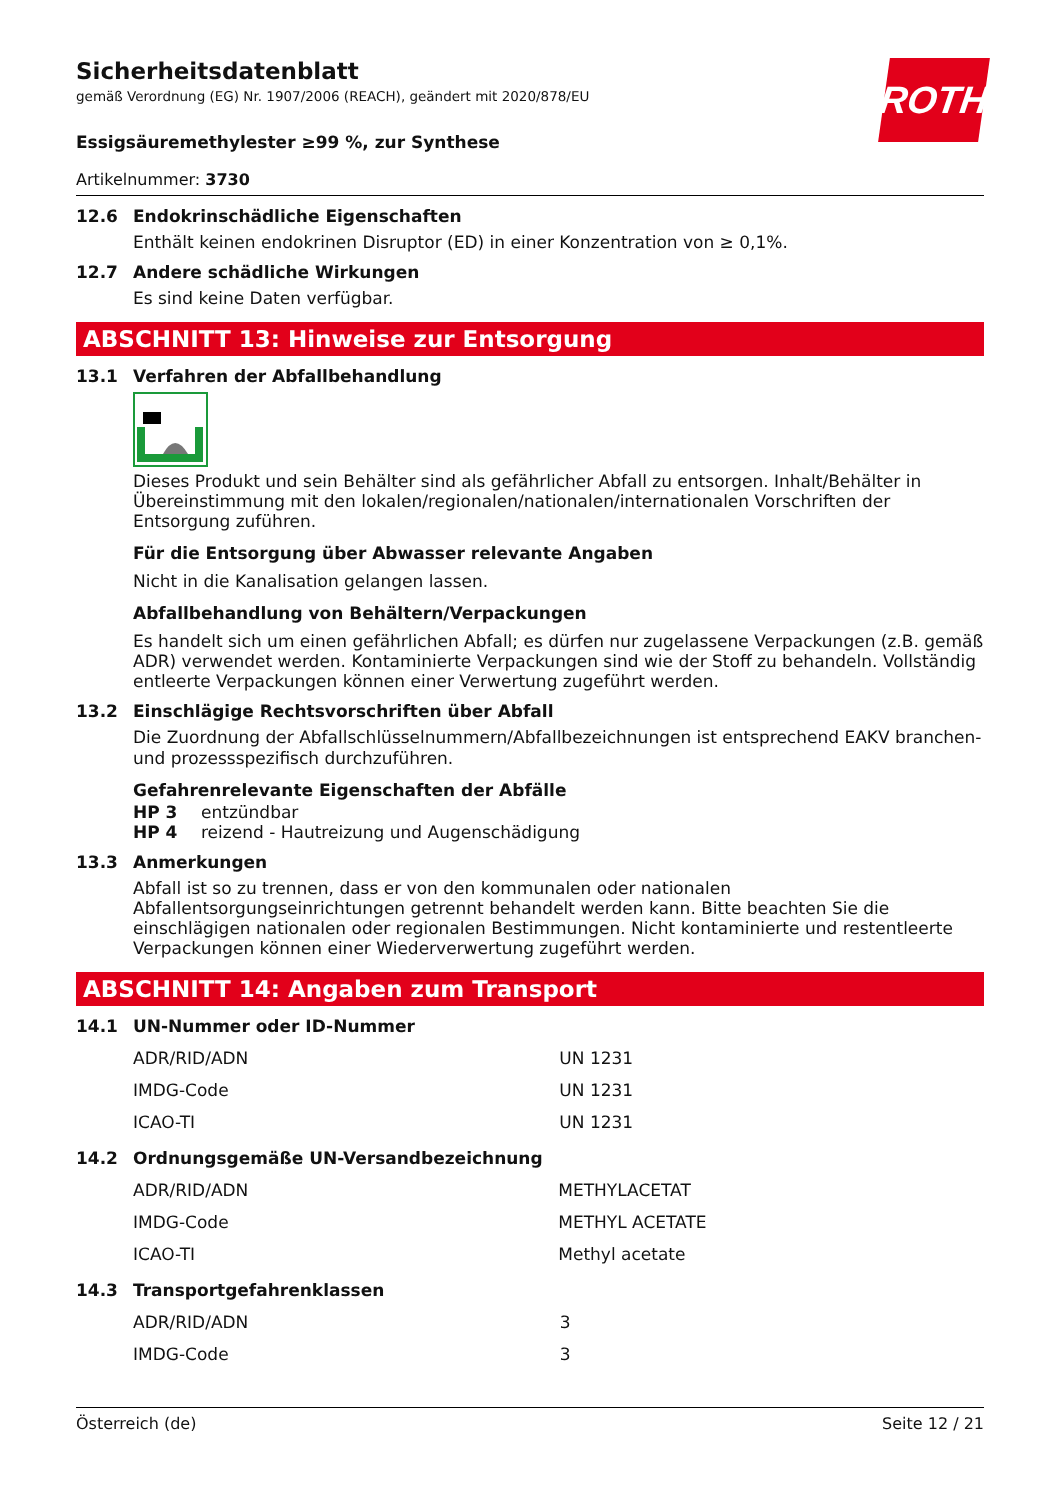ROTH
Sicherheitsdatenblatt
gemäß Verordnung (EG) Nr. 1907/2006 (REACH), geändert mit 2020/878/EU
Essigsäuremethylester ≥99 %, zur Synthese
Artikelnummer: 3730
12.6 Endokrinschädliche Eigenschaften
Enthält keinen endokrinen Disruptor (ED) in einer Konzentration von ≥ 0,1%.
12.7 Andere schädliche Wirkungen
Es sind keine Daten verfügbar.
ABSCHNITT 13: Hinweise zur Entsorgung
13.1 Verfahren der Abfallbehandlung
Dieses Produkt und sein Behälter sind als gefährlicher Abfall zu entsorgen. Inhalt/Behälter in Übereinstimmung mit den lokalen/regionalen/nationalen/internationalen Vorschriften der Entsorgung zuführen.
Für die Entsorgung über Abwasser relevante Angaben
Nicht in die Kanalisation gelangen lassen.
Abfallbehandlung von Behältern/Verpackungen
Es handelt sich um einen gefährlichen Abfall; es dürfen nur zugelassene Verpackungen (z.B. gemäß ADR) verwendet werden. Kontaminierte Verpackungen sind wie der Stoff zu behandeln. Vollständig entleerte Verpackungen können einer Verwertung zugeführt werden.
13.2 Einschlägige Rechtsvorschriften über Abfall
Die Zuordnung der Abfallschlüsselnummern/Abfallbezeichnungen ist entsprechend EAKV branchen- und prozessspezifisch durchzuführen.
Gefahrenrelevante Eigenschaften der Abfälle
HP 3 entzündbar
HP 4 reizend - Hautreizung und Augenschädigung
13.3 Anmerkungen
Abfall ist so zu trennen, dass er von den kommunalen oder nationalen Abfallentsorgungseinrichtungen getrennt behandelt werden kann. Bitte beachten Sie die einschlägigen nationalen oder regionalen Bestimmungen. Nicht kontaminierte und restentleerte Verpackungen können einer Wiederverwertung zugeführt werden.
ABSCHNITT 14: Angaben zum Transport
14.1 UN-Nummer oder ID-Nummer
| ADR/RID/ADN | UN 1231 |
| IMDG-Code | UN 1231 |
| ICAO-TI | UN 1231 |
14.2 Ordnungsgemäße UN-Versandbezeichnung
| ADR/RID/ADN | METHYLACETAT |
| IMDG-Code | METHYL ACETATE |
| ICAO-TI | Methyl acetate |
14.3 Transportgefahrenklassen
| ADR/RID/ADN | 3 |
| IMDG-Code | 3 |
Österreich (de) Seite 12 / 21